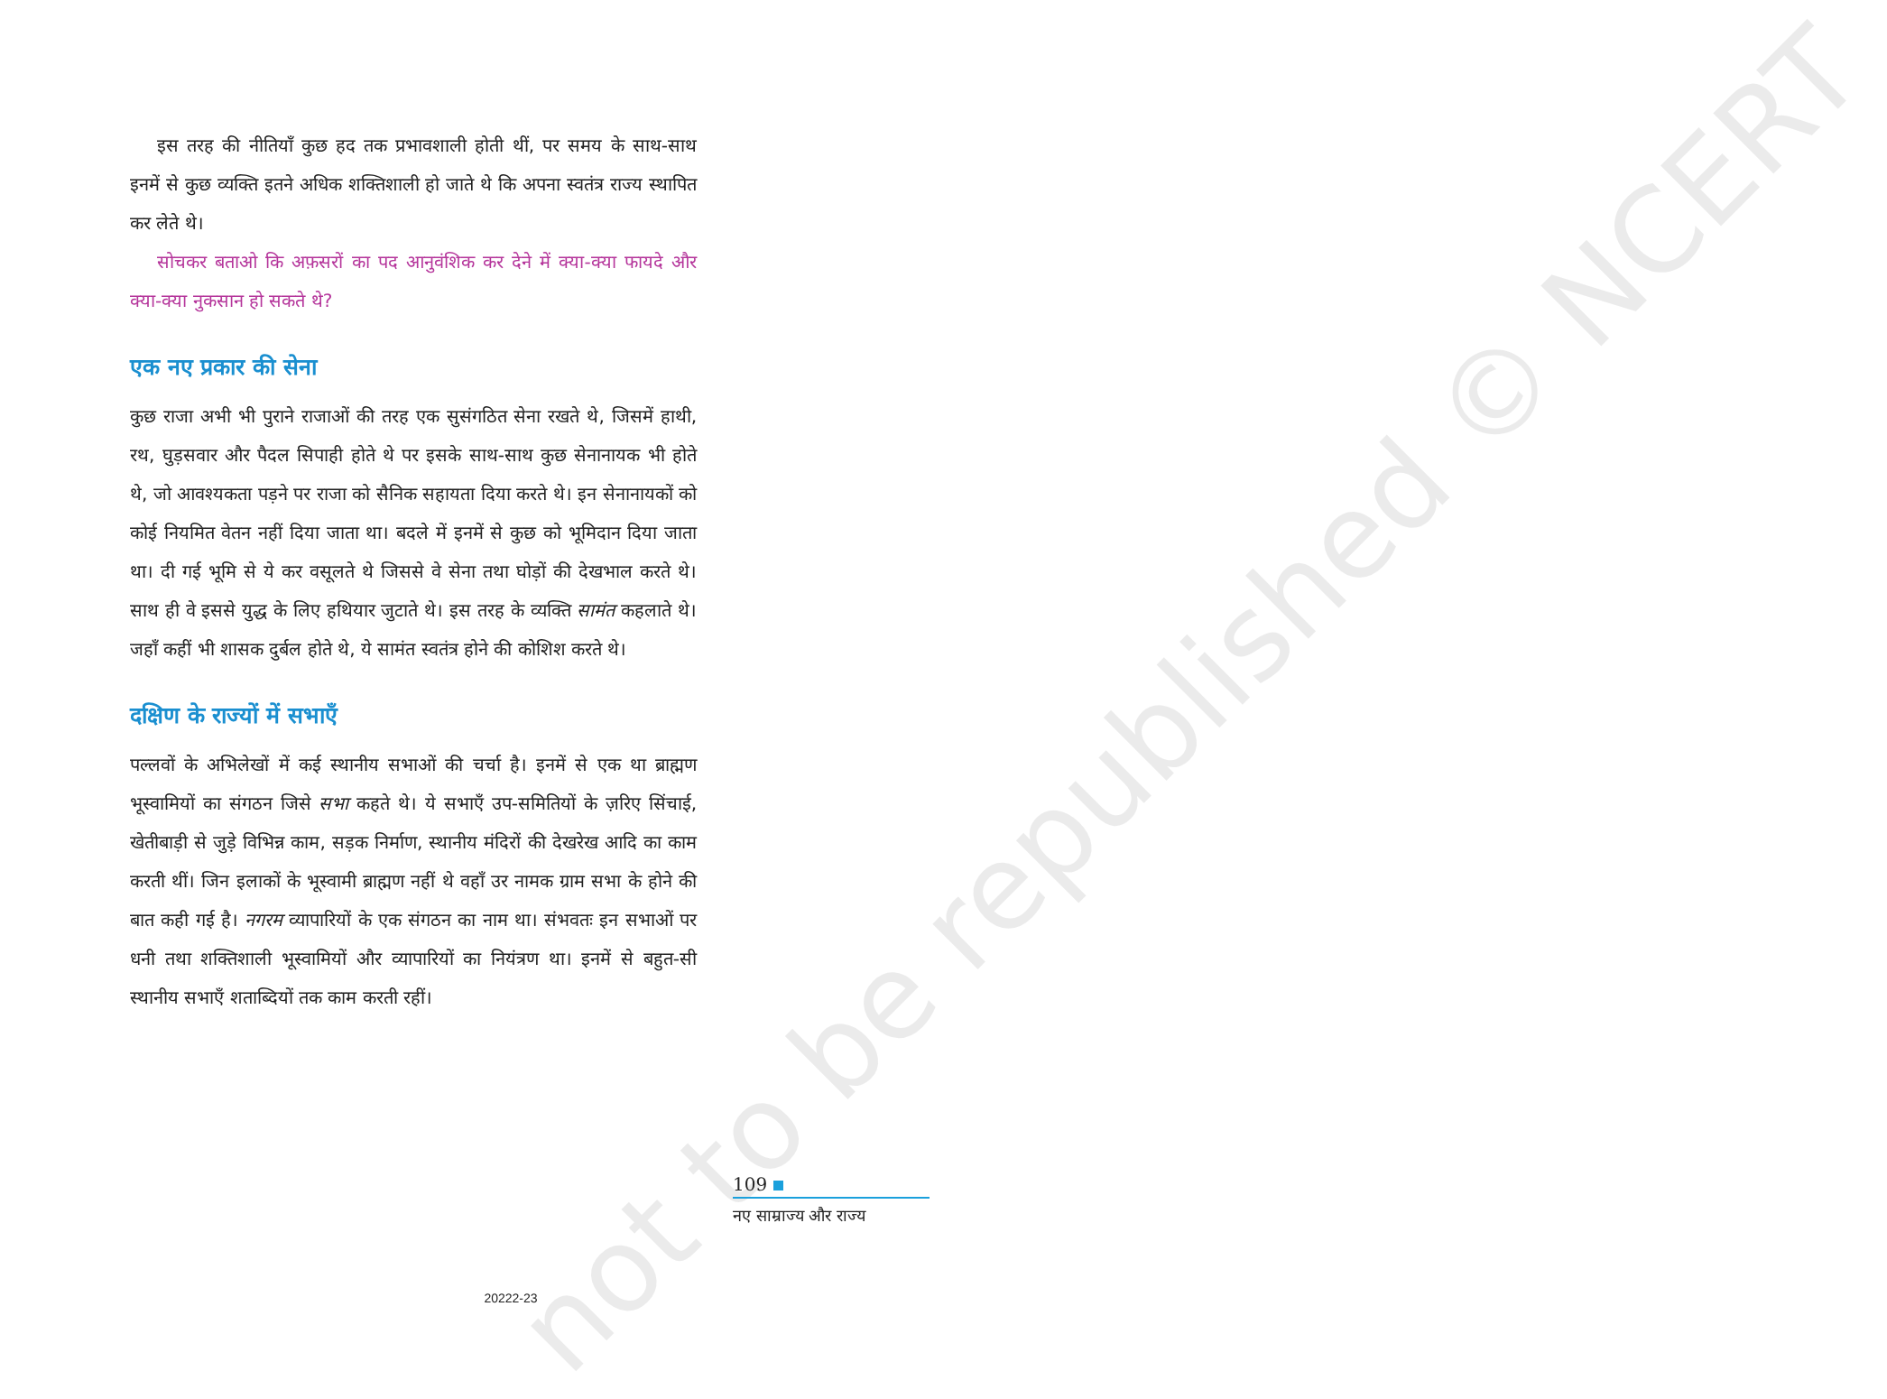not to be republished © NCERT
इस तरह की नीतियाँ कुछ हद तक प्रभावशाली होती थीं, पर समय के साथ-साथ इनमें से कुछ व्यक्ति इतने अधिक शक्तिशाली हो जाते थे कि अपना स्वतंत्र राज्य स्थापित कर लेते थे।
सोचकर बताओ कि अफ़सरों का पद आनुवंशिक कर देने में क्या-क्या फायदे और क्या-क्या नुकसान हो सकते थे?
एक नए प्रकार की सेना
कुछ राजा अभी भी पुराने राजाओं की तरह एक सुसंगठित सेना रखते थे, जिसमें हाथी, रथ, घुड़सवार और पैदल सिपाही होते थे पर इसके साथ-साथ कुछ सेनानायक भी होते थे, जो आवश्यकता पड़ने पर राजा को सैनिक सहायता दिया करते थे। इन सेनानायकों को कोई नियमित वेतन नहीं दिया जाता था। बदले में इनमें से कुछ को भूमिदान दिया जाता था। दी गई भूमि से ये कर वसूलते थे जिससे वे सेना तथा घोड़ों की देखभाल करते थे। साथ ही वे इससे युद्ध के लिए हथियार जुटाते थे। इस तरह के व्यक्ति सामंत कहलाते थे। जहाँ कहीं भी शासक दुर्बल होते थे, ये सामंत स्वतंत्र होने की कोशिश करते थे।
दक्षिण के राज्यों में सभाएँ
पल्लवों के अभिलेखों में कई स्थानीय सभाओं की चर्चा है। इनमें से एक था ब्राह्मण भूस्वामियों का संगठन जिसे सभा कहते थे। ये सभाएँ उप-समितियों के ज़रिए सिंचाई, खेतीबाड़ी से जुड़े विभिन्न काम, सड़क निर्माण, स्थानीय मंदिरों की देखरेख आदि का काम करती थीं। जिन इलाकों के भूस्वामी ब्राह्मण नहीं थे वहाँ उर नामक ग्राम सभा के होने की बात कही गई है। नगरम व्यापारियों के एक संगठन का नाम था। संभवतः इन सभाओं पर धनी तथा शक्तिशाली भूस्वामियों और व्यापारियों का नियंत्रण था। इनमें से बहुत-सी स्थानीय सभाएँ शताब्दियों तक काम करती रहीं।
109
नए साम्राज्य और राज्य
20222-23